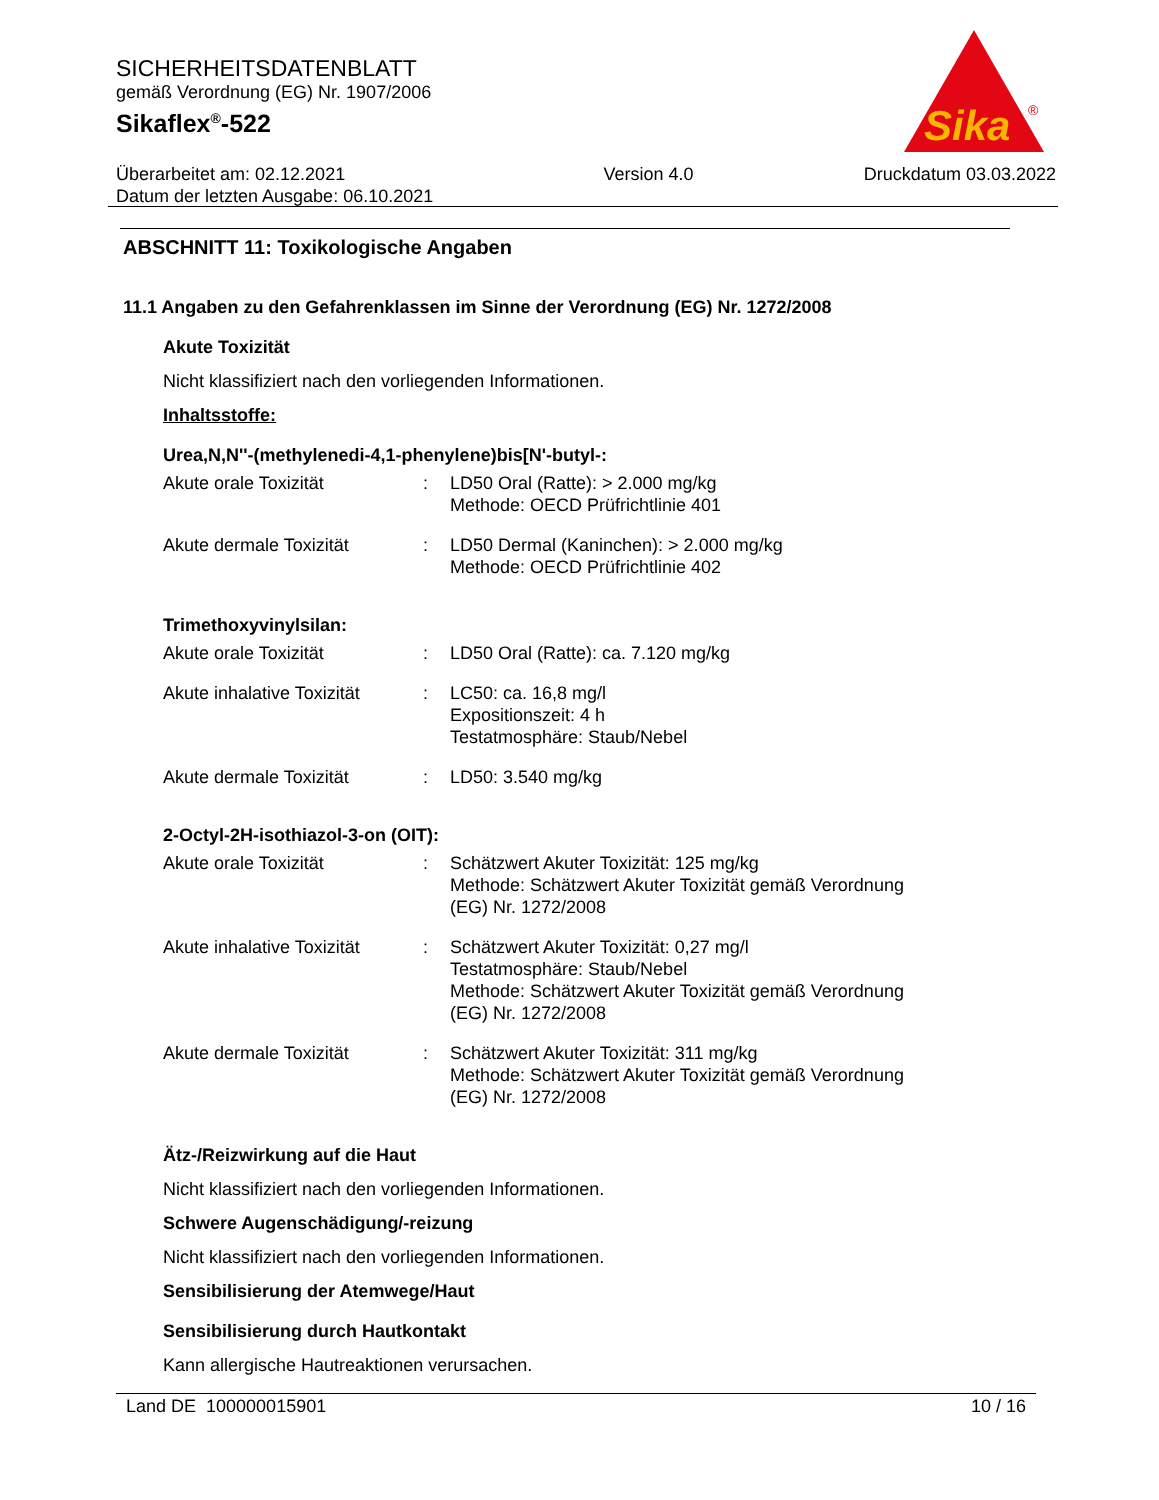SICHERHEITSDATENBLATT
gemäß Verordnung (EG) Nr. 1907/2006
Sikaflex<sup>®</sup>-522
Sika
®
Überarbeitet am: 02.12.2021
Datum der letzten Ausgabe: 06.10.2021
Version 4.0 Druckdatum 03.03.2022
ABSCHNITT 11: Toxikologische Angaben
11.1 Angaben zu den Gefahrenklassen im Sinne der Verordnung (EG) Nr. 1272/2008
Akute Toxizität
Nicht klassifiziert nach den vorliegenden Informationen.
Inhaltsstoffe:
Urea,N,N''-(methylenedi-4,1-phenylene)bis[N'-butyl-:
| Akute orale Toxizität | : | LD50 Oral (Ratte): > 2.000 mg/kg Methode: OECD Prüfrichtlinie 401 |
| Akute dermale Toxizität | : | LD50 Dermal (Kaninchen): > 2.000 mg/kg Methode: OECD Prüfrichtlinie 402 |
Trimethoxyvinylsilan:
| Akute orale Toxizität | : | LD50 Oral (Ratte): ca. 7.120 mg/kg |
| Akute inhalative Toxizität | : | LC50: ca. 16,8 mg/l Expositionszeit: 4 h Testatmosphäre: Staub/Nebel |
| Akute dermale Toxizität | : | LD50: 3.540 mg/kg |
2-Octyl-2H-isothiazol-3-on (OIT):
| Akute orale Toxizität | : | Schätzwert Akuter Toxizität: 125 mg/kg Methode: Schätzwert Akuter Toxizität gemäß Verordnung (EG) Nr. 1272/2008 |
| Akute inhalative Toxizität | : | Schätzwert Akuter Toxizität: 0,27 mg/l Testatmosphäre: Staub/Nebel Methode: Schätzwert Akuter Toxizität gemäß Verordnung (EG) Nr. 1272/2008 |
| Akute dermale Toxizität | : | Schätzwert Akuter Toxizität: 311 mg/kg Methode: Schätzwert Akuter Toxizität gemäß Verordnung (EG) Nr. 1272/2008 |
Ätz-/Reizwirkung auf die Haut
Nicht klassifiziert nach den vorliegenden Informationen.
Schwere Augenschädigung/-reizung
Nicht klassifiziert nach den vorliegenden Informationen.
Sensibilisierung der Atemwege/Haut
Sensibilisierung durch Hautkontakt
Kann allergische Hautreaktionen verursachen.
Land DE 100000015901 10 / 16